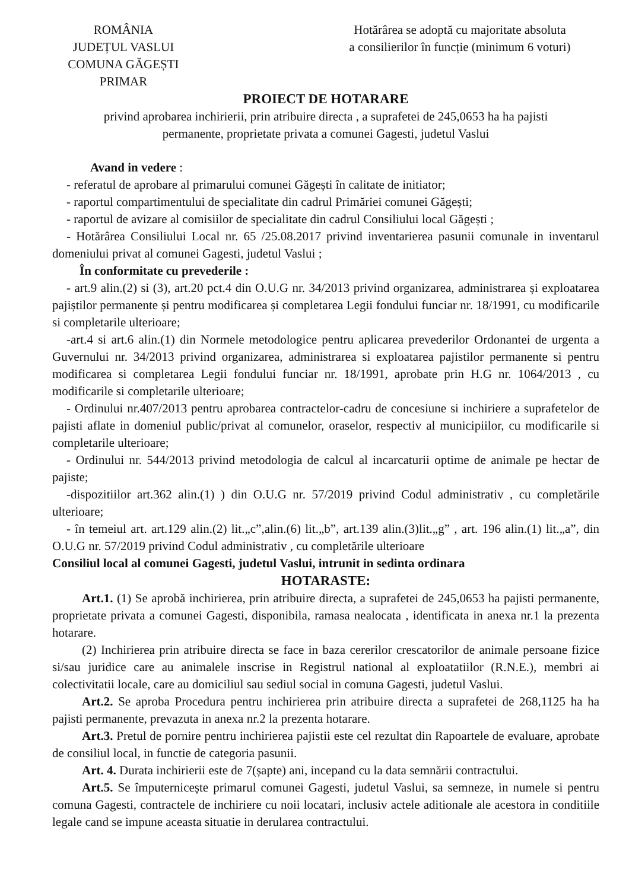ROMÂNIA
JUDEȚUL VASLUI
COMUNA GĂGEȘTI
PRIMAR
Hotărârea se adoptă cu majoritate absoluta
a consilierilor în funcție (minimum 6 voturi)
PROIECT DE HOTARARE
privind aprobarea inchirierii, prin atribuire directa , a suprafetei de 245,0653 ha ha pajisti
permanente, proprietate privata a comunei Gagesti, judetul Vaslui
Avand in vedere :
- referatul de aprobare al primarului comunei Găgești în calitate de initiator;
- raportul compartimentului de specialitate din cadrul Primăriei comunei Găgești;
- raportul de avizare al comisiilor de specialitate din cadrul Consiliului local Găgești ;
- Hotărârea Consiliului Local nr. 65 /25.08.2017 privind inventarierea pasunii comunale in inventarul domeniului privat al comunei Gagesti, judetul Vaslui ;
În conformitate cu prevederile :
- art.9 alin.(2) si (3), art.20 pct.4 din O.U.G nr. 34/2013 privind organizarea, administrarea și exploatarea pajiștilor permanente și pentru modificarea și completarea Legii fondului funciar nr. 18/1991, cu modificarile si completarile ulterioare;
-art.4 si art.6 alin.(1) din Normele metodologice pentru aplicarea prevederilor Ordonantei de urgenta a Guvernului nr. 34/2013 privind organizarea, administrarea si exploatarea pajistilor permanente si pentru modificarea si completarea Legii fondului funciar nr. 18/1991, aprobate prin H.G nr. 1064/2013 , cu modificarile si completarile ulterioare;
- Ordinului nr.407/2013 pentru aprobarea contractelor-cadru de concesiune si inchiriere a suprafetelor de pajisti aflate in domeniul public/privat al comunelor, oraselor, respectiv al municipiilor, cu modificarile si completarile ulterioare;
- Ordinului nr. 544/2013 privind metodologia de calcul al incarcaturii optime de animale pe hectar de pajiste;
-dispozitiilor art.362 alin.(1) ) din O.U.G nr. 57/2019 privind Codul administrativ , cu completările ulterioare;
- în temeiul art. art.129 alin.(2) lit.„c”,alin.(6) lit.„b”, art.139 alin.(3)lit.„g” , art. 196 alin.(1) lit.„a”, din O.U.G nr. 57/2019 privind Codul administrativ , cu completările ulterioare
Consiliul local al comunei Gagesti, judetul Vaslui, intrunit in sedinta ordinara
HOTARASTE:
Art.1. (1) Se aprobă inchirierea, prin atribuire directa, a suprafetei de 245,0653 ha pajisti permanente, proprietate privata a comunei Gagesti, disponibila, ramasa nealocata , identificata in anexa nr.1 la prezenta hotarare.
(2) Inchirierea prin atribuire directa se face in baza cererilor crescatorilor de animale persoane fizice si/sau juridice care au animalele inscrise in Registrul national al exploatatiilor (R.N.E.), membri ai colectivitatii locale, care au domiciliul sau sediul social in comuna Gagesti, judetul Vaslui.
Art.2. Se aproba Procedura pentru inchirierea prin atribuire directa a suprafetei de 268,1125 ha ha pajisti permanente, prevazuta in anexa nr.2 la prezenta hotarare.
Art.3. Pretul de pornire pentru inchirierea pajistii este cel rezultat din Rapoartele de evaluare, aprobate de consiliul local, in functie de categoria pasunii.
Art. 4. Durata inchirierii este de 7(șapte) ani, incepand cu la data semnării contractului.
Art.5. Se împuternicește primarul comunei Gagesti, judetul Vaslui, sa semneze, in numele si pentru comuna Gagesti, contractele de inchiriere cu noii locatari, inclusiv actele aditionale ale acestora in conditiile legale cand se impune aceasta situatie in derularea contractului.